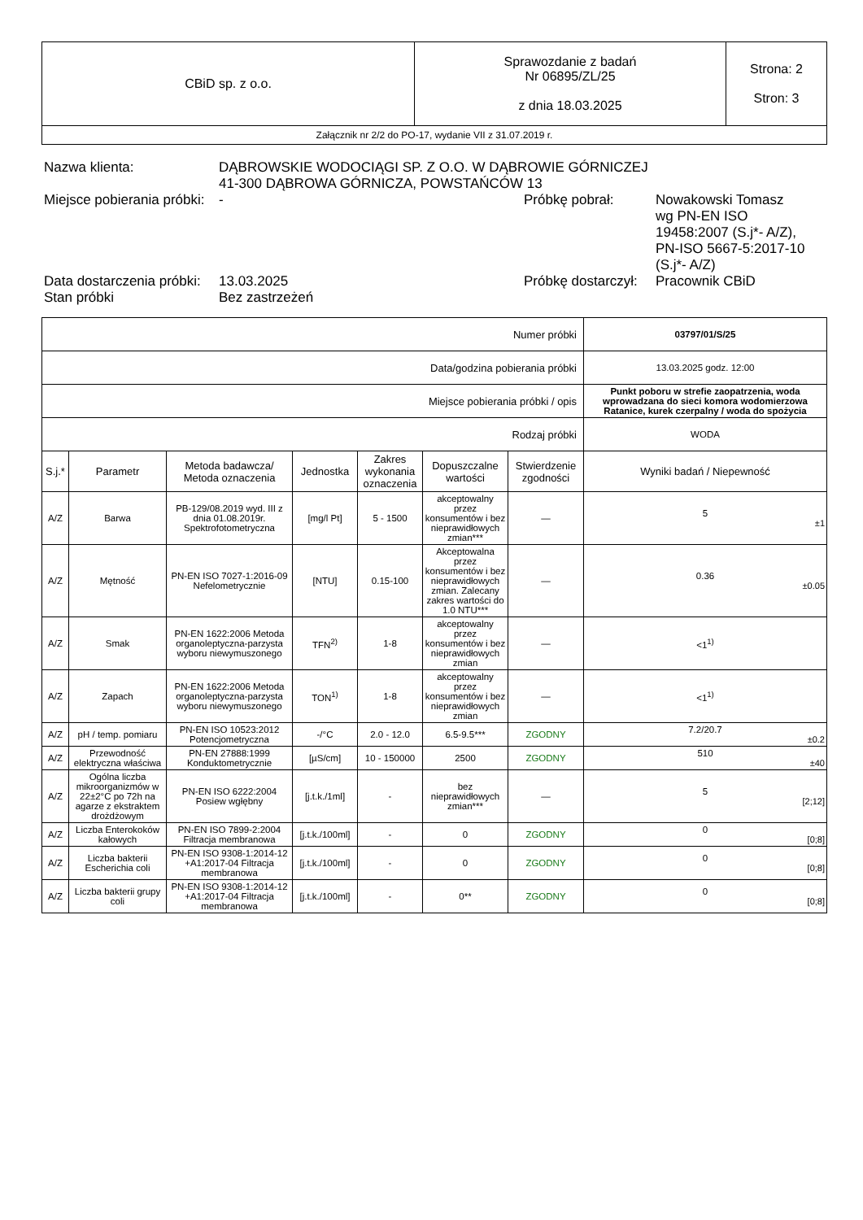| CBiD sp. z o.o. | Sprawozdanie z badań Nr 06895/ZL/25 z dnia 18.03.2025 | Strona: 2 Stron: 3 |
| Załącznik nr 2/2 do PO-17, wydanie VII z 31.07.2019 r. | | |
Nazwa klienta: DĄBROWSKIE WODOCIĄGI SP. Z O.O. W DĄBROWIE GÓRNICZEJ
41-300 DĄBROWA GÓRNICZA, POWSTAŃCÓW 13
Miejsce pobierania próbki:
- Próbkę pobrał: Nowakowski Tomasz
wg PN-EN ISO
19458:2007 (S.j*- A/Z),
PN-ISO 5667-5:2017-10
(S.j*- A/Z)
Data dostarczenia próbki:
13.03.2025 Próbkę dostarczył:
Pracownik CBiD
Stan próbki Bez zastrzeżeń
| Numer próbki | | | | | | | 03797/01/S/25 |
| Data/godzina pobierania próbki | | | | | | | 13.03.2025 godz. 12:00 |
| Miejsce pobierania próbki / opis | | | | | | | Punkt poboru w strefie zaopatrzenia, woda wprowadzana do sieci komora wodomierzowa Ratanice, kurek czerpalny / woda do spożycia |
| Rodzaj próbki | | | | | | | WODA |
| S.j.* | Parametr | Metoda badawcza/ Metoda oznaczenia | Jednostka | Zakres wykonania oznaczenia | Dopuszczalne wartości | Stwierdzenie zgodności | Wyniki badań / Niepewność |
| A/Z | Barwa | PB-129/08.2019 wyd. III z dnia 01.08.2019r. Spektrofotometryczna | [mg/l Pt] | 5 - 1500 | akceptowalny przez konsumentów i bez nieprawidłowych zmian*** | — | 5 ±1 |
| A/Z | Mętność | PN-EN ISO 7027-1:2016-09 Nefelometrycznie | [NTU] | 0.15-100 | Akceptowalna przez konsumentów i bez nieprawidłowych zmian. Zalecany zakres wartości do 1.0 NTU*** | — | 0.36 ±0.05 |
| A/Z | Smak | PN-EN 1622:2006 Metoda organoleptyczna-parzysta wyboru niewymuszonego | TFN<sup>2)</sup> | 1-8 | akceptowalny przez konsumentów i bez nieprawidłowych zmian | — | <1<sup>1)</sup> |
| A/Z | Zapach | PN-EN 1622:2006 Metoda organoleptyczna-parzysta wyboru niewymuszonego | TON<sup>1)</sup> | 1-8 | akceptowalny przez konsumentów i bez nieprawidłowych zmian | — | <1<sup>1)</sup> |
| A/Z | pH / temp. pomiaru | PN-EN ISO 10523:2012 Potencjometryczna | -/°C | 2.0 - 12.0 | 6.5-9.5*** | ZGODNY | 7.2/20.7 ±0.2 |
| A/Z | Przewodność elektryczna właściwa | PN-EN 27888:1999 Konduktometrycznie | [µS/cm] | 10 - 150000 | 2500 | ZGODNY | 510 ±40 |
| A/Z | Ogólna liczba mikroorganizmów w 22±2°C po 72h na agarze z ekstraktem drożdżowym | PN-EN ISO 6222:2004 Posiew wgłębny | [j.t.k./1ml] | - | bez nieprawidłowych zmian*** | — | 5 [2;12] |
| A/Z | Liczba Enterokoków kałowych | PN-EN ISO 7899-2:2004 Filtracja membranowa | [j.t.k./100ml] | - | 0 | ZGODNY | 0 [0;8] |
| A/Z | Liczba bakterii Escherichia coli | PN-EN ISO 9308-1:2014-12 +A1:2017-04 Filtracja membranowa | [j.t.k./100ml] | - | 0 | ZGODNY | 0 [0;8] |
| A/Z | Liczba bakterii grupy coli | PN-EN ISO 9308-1:2014-12 +A1:2017-04 Filtracja membranowa | [j.t.k./100ml] | - | 0** | ZGODNY | 0 [0;8] |